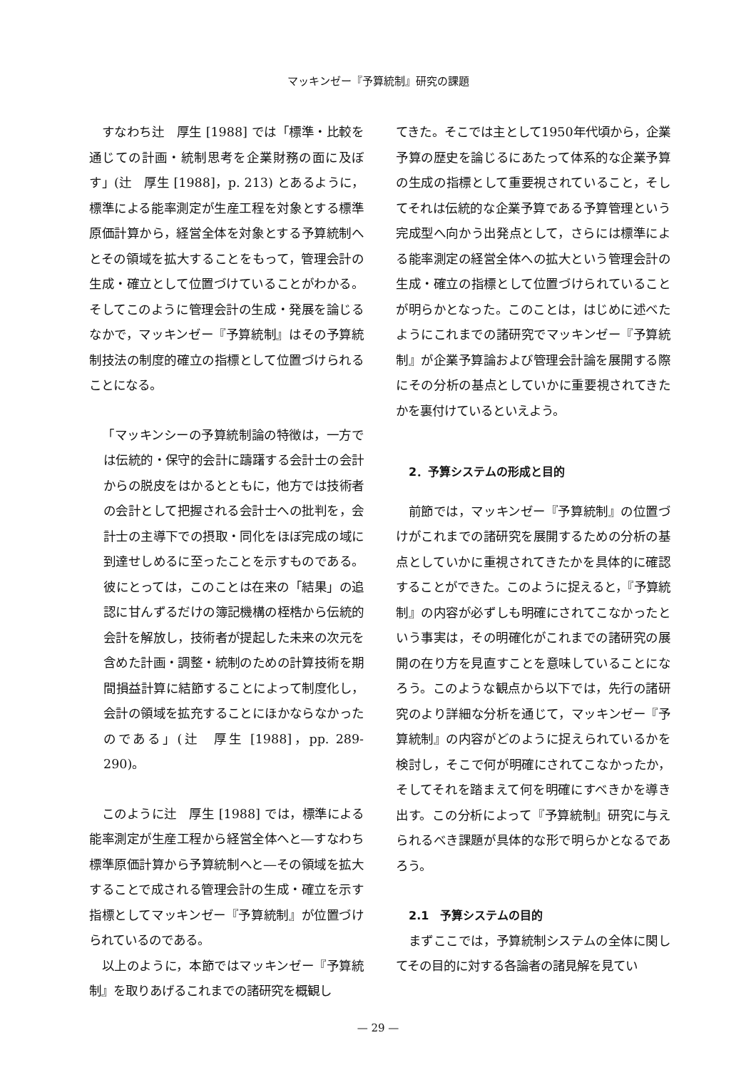マッキンゼー『予算統制』研究の課題
すなわち辻　厚生 [1988] では「標準・比較を通じての計画・統制思考を企業財務の面に及ぼす」(辻　厚生 [1988]，p. 213) とあるように，標準による能率測定が生産工程を対象とする標準原価計算から，経営全体を対象とする予算統制へとその領域を拡大することをもって，管理会計の生成・確立として位置づけていることがわかる。そしてこのように管理会計の生成・発展を論じるなかで，マッキンゼー『予算統制』はその予算統制技法の制度的確立の指標として位置づけられることになる。
「マッキンシーの予算統制論の特徴は，一方では伝統的・保守的会計に躊躇する会計士の会計からの脱皮をはかるとともに，他方では技術者の会計として把握される会計士への批判を，会計士の主導下での摂取・同化をほぼ完成の域に到達せしめるに至ったことを示すものである。彼にとっては，このことは在来の「結果」の追認に甘んずるだけの簿記機構の桎梏から伝統的会計を解放し，技術者が提起した未来の次元を含めた計画・調整・統制のための計算技術を期間損益計算に結節することによって制度化し，会計の領域を拡充することにほかならなかったのである」(辻　厚生 [1988]，pp. 289-290)。
このように辻　厚生 [1988] では，標準による能率測定が生産工程から経営全体へと―すなわち標準原価計算から予算統制へと―その領域を拡大することで成される管理会計の生成・確立を示す指標としてマッキンゼー『予算統制』が位置づけられているのである。
以上のように，本節ではマッキンゼー『予算統制』を取りあげるこれまでの諸研究を概観し
てきた。そこでは主として1950年代頃から，企業予算の歴史を論じるにあたって体系的な企業予算の生成の指標として重要視されていること，そしてそれは伝統的な企業予算である予算管理という完成型へ向かう出発点として，さらには標準による能率測定の経営全体への拡大という管理会計の生成・確立の指標として位置づけられていることが明らかとなった。このことは，はじめに述べたようにこれまでの諸研究でマッキンゼー『予算統制』が企業予算論および管理会計論を展開する際にその分析の基点としていかに重要視されてきたかを裏付けているといえよう。
2．予算システムの形成と目的
前節では，マッキンゼー『予算統制』の位置づけがこれまでの諸研究を展開するための分析の基点としていかに重視されてきたかを具体的に確認することができた。このように捉えると，『予算統制』の内容が必ずしも明確にされてこなかったという事実は，その明確化がこれまでの諸研究の展開の在り方を見直すことを意味していることになろう。このような観点から以下では，先行の諸研究のより詳細な分析を通じて，マッキンゼー『予算統制』の内容がどのように捉えられているかを検討し，そこで何が明確にされてこなかったか，そしてそれを踏まえて何を明確にすべきかを導き出す。この分析によって『予算統制』研究に与えられるべき課題が具体的な形で明らかとなるであろう。
2.1　予算システムの目的
まずここでは，予算統制システムの全体に関してその目的に対する各論者の諸見解を見てい
— 29 —